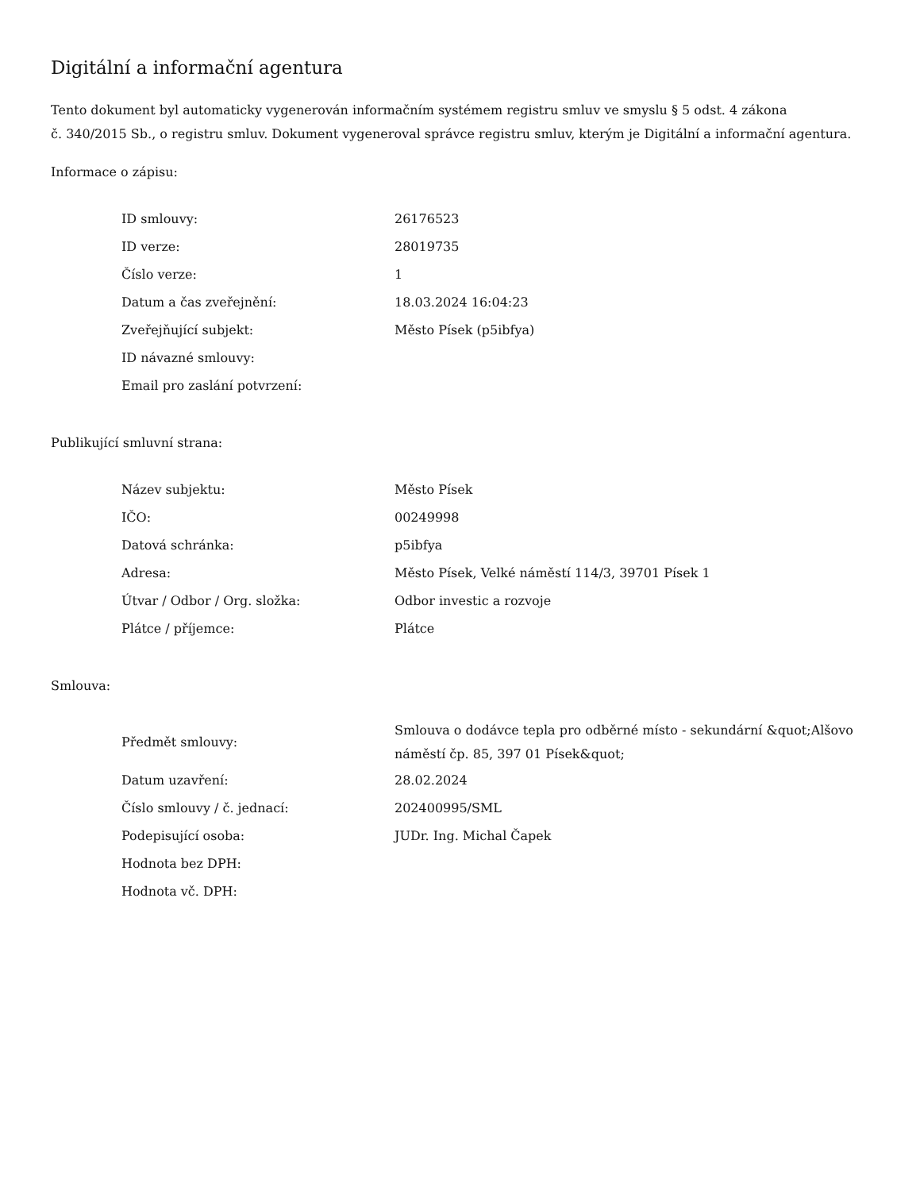Digitální a informační agentura
Tento dokument byl automaticky vygenerován informačním systémem registru smluv ve smyslu § 5 odst. 4 zákona
č. 340/2015 Sb., o registru smluv. Dokument vygeneroval správce registru smluv, kterým je Digitální a informační agentura.
Informace o zápisu:
| ID smlouvy: | 26176523 |
| ID verze: | 28019735 |
| Číslo verze: | 1 |
| Datum a čas zveřejnění: | 18.03.2024 16:04:23 |
| Zveřejňující subjekt: | Město Písek (p5ibfya) |
| ID návazné smlouvy: | |
| Email pro zaslání potvrzení: | |
Publikující smluvní strana:
| Název subjektu: | Město Písek |
| IČO: | 00249998 |
| Datová schránka: | p5ibfya |
| Adresa: | Město Písek, Velké náměstí 114/3, 39701 Písek 1 |
| Útvar / Odbor / Org. složka: | Odbor investic a rozvoje |
| Plátce / příjemce: | Plátce |
Smlouva:
| Předmět smlouvy: | Smlouva o dodávce tepla pro odběrné místo - sekundární &quot;Alšovo náměstí čp. 85, 397 01 Písek&quot; |
| Datum uzavření: | 28.02.2024 |
| Číslo smlouvy / č. jednací: | 202400995/SML |
| Podepisující osoba: | JUDr. Ing. Michal Čapek |
| Hodnota bez DPH: | |
| Hodnota vč. DPH: | |